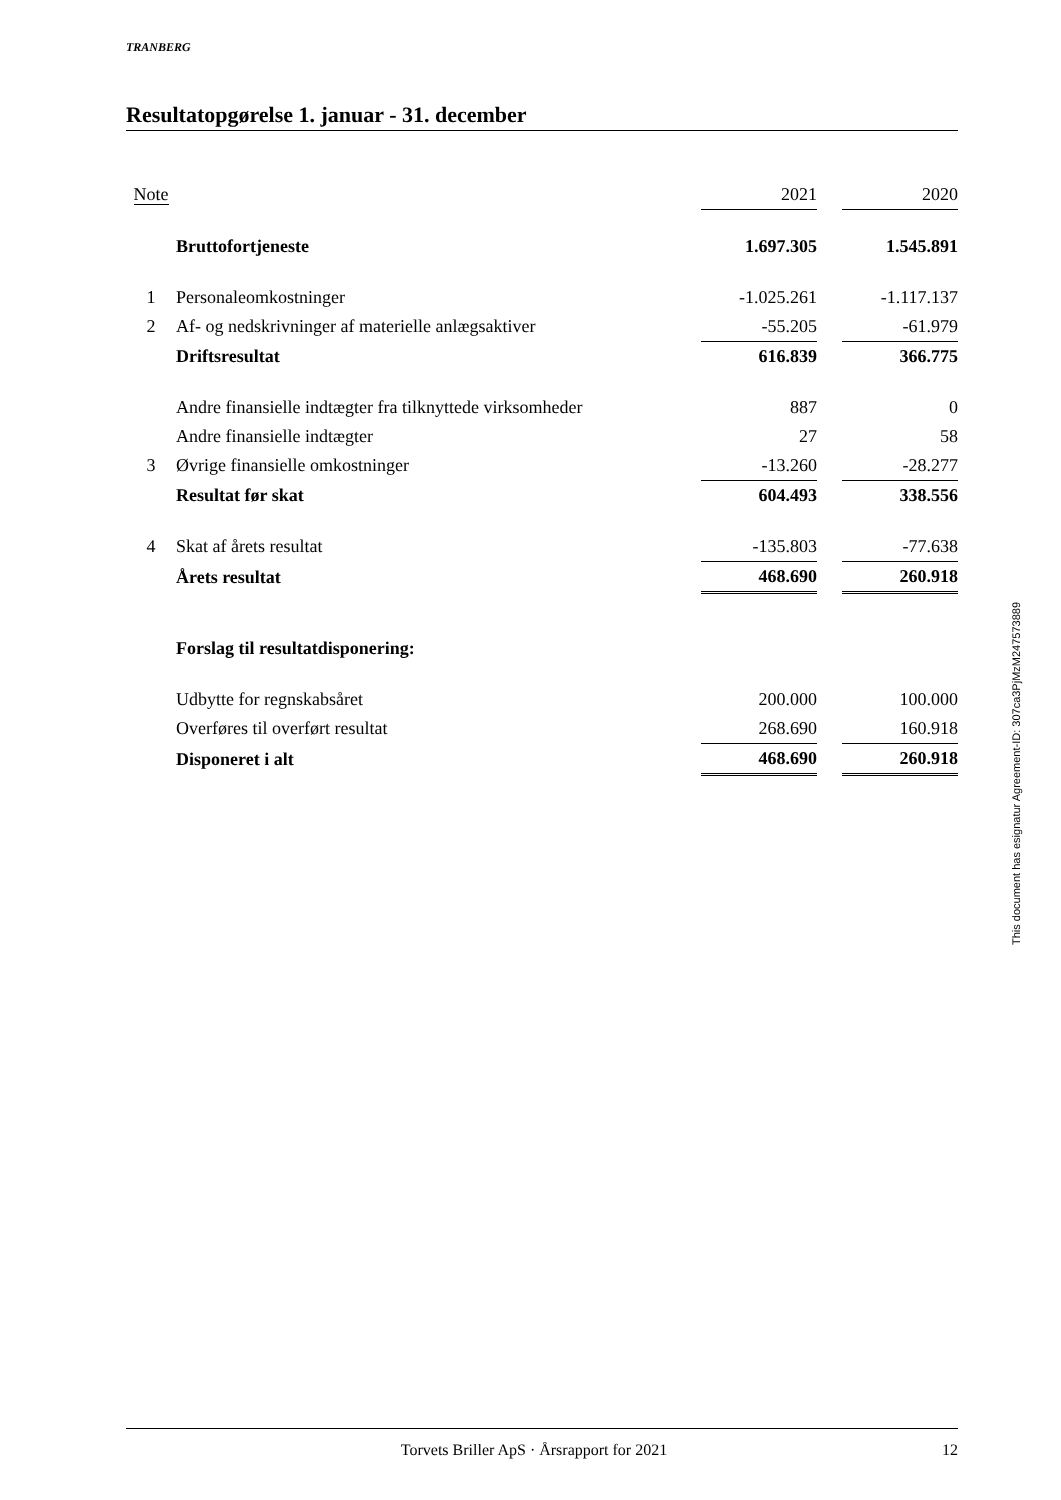TRANBERG
Resultatopgørelse 1. januar - 31. december
| Note | | 2021 | | 2020 |
| | Bruttofortjeneste | 1.697.305 | | 1.545.891 |
| 1 | Personaleomkostninger | -1.025.261 | | -1.117.137 |
| 2 | Af- og nedskrivninger af materielle anlægsaktiver | -55.205 | | -61.979 |
| | Driftsresultat | 616.839 | | 366.775 |
| | Andre finansielle indtægter fra tilknyttede virksomheder | 887 | | 0 |
| | Andre finansielle indtægter | 27 | | 58 |
| 3 | Øvrige finansielle omkostninger | -13.260 | | -28.277 |
| | Resultat før skat | 604.493 | | 338.556 |
| 4 | Skat af årets resultat | -135.803 | | -77.638 |
| | Årets resultat | 468.690 | | 260.918 |
| | Forslag til resultatdisponering: | | | |
| | Udbytte for regnskabsåret | 200.000 | | 100.000 |
| | Overføres til overført resultat | 268.690 | | 160.918 |
| | Disponeret i alt | 468.690 | | 260.918 |
This document has esignatur Agreement-ID: 307ca3PjMzM247573889
Torvets Briller ApS · Årsrapport for 2021 12